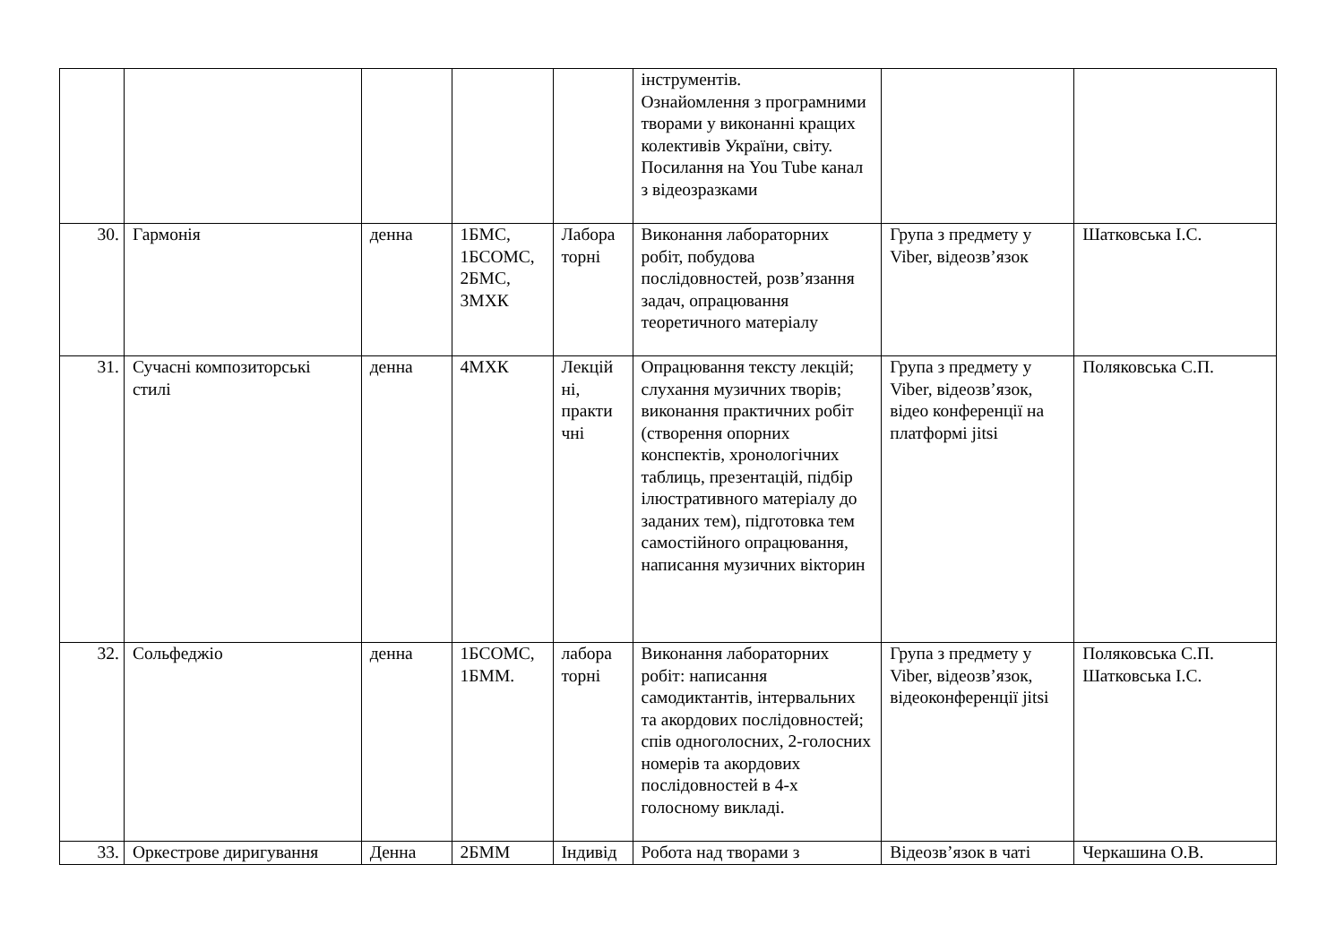| | | | | | інструментів. Ознайомлення з програмними творами у виконанні кращих колективів України, світу. Посилання на You Tube канал з відеозразками | | |
| 30. | Гармонія | денна | 1БМС, 1БСОМС, 2БМС, 3МХК | Лабора торні | Виконання лабораторних робіт, побудова послідовностей, розв’язання задач, опрацювання теоретичного матеріалу | Група з предмету у Viber, відеозв’язок | Шатковська І.С. |
| 31. | Сучасні композиторські стилі | денна | 4МХК | Лекцій ні, практи чні | Опрацювання тексту лекцій; слухання музичних творів; виконання практичних робіт (створення опорних конспектів, хронологічних таблиць, презентацій, підбір ілюстративного матеріалу до заданих тем), підготовка тем самостійного опрацювання, написання музичних вікторин | Група з предмету у Viber, відеозв’язок, відео конференції на платформі jitsi | Поляковська С.П. |
| 32. | Сольфеджіо | денна | 1БСОМС, 1БММ. | лабора торні | Виконання лабораторних робіт: написання самодиктантів, інтервальних та акордових послідовностей; спів одноголосних, 2-голосних номерів та акордових послідовностей в 4-х голосному викладі. | Група з предмету у Viber, відеозв’язок, відеоконференції jitsi | Поляковська С.П. Шатковська І.С. |
| 33. | Оркестрове диригування | Денна | 2БММ | Індивід | Робота над творами з | Відеозв’язок в чаті | Черкашина О.В. |